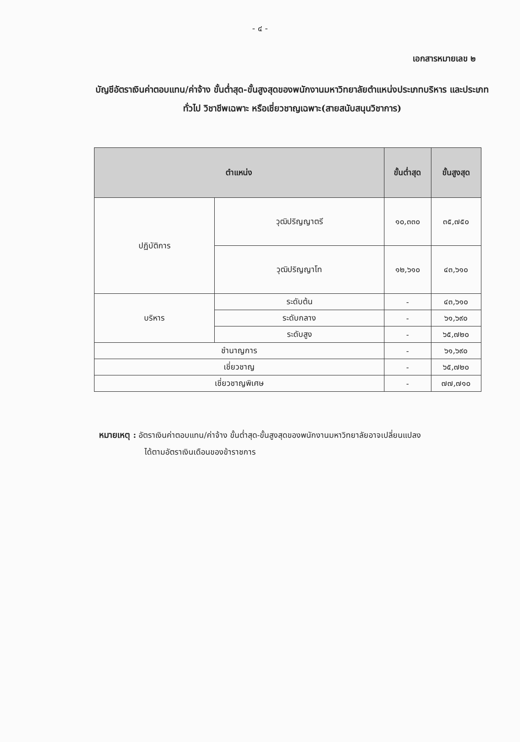- ๔ -
เอกสารหมายเลข ๒
บัญชีอัตราเงินค่าตอบแทน/ค่าจ้าง ขั้นต่ำสุด-ขั้นสูงสุดของพนักงานมหาวิทยาลัยตำแหน่งประเภทบริหาร และประเภททั่วไป วิชาชีพเฉพาะ หรือเชี่ยวชาญเฉพาะ(สายสนับสนุนวิชาการ)
| ตำแหน่ง | | ขั้นต่ำสุด | ขั้นสูงสุด |
| --- | --- | --- | --- |
| ปฏิบัติการ | วุฒิปริญญาตรี | ๑๐,๓๓๐ | ๓๕,๗๕๐ |
| | วุฒิปริญญาโท | ๑๒,๖๑๐ | ๔๓,๖๑๐ |
| บริหาร | ระดับต้น | - | ๔๓,๖๑๐ |
| | ระดับกลาง | - | ๖๑,๖๙๐ |
| | ระดับสูง | - | ๖๕,๗๒๐ |
| ชำนาญการ | | - | ๖๑,๖๙๐ |
| เชี่ยวชาญ | | - | ๖๕,๗๒๐ |
| เชี่ยวชาญพิเศษ | | - | ๗๗,๗๑๐ |
หมายเหตุ : อัตราเงินค่าตอบแทน/ค่าจ้าง ขั้นต่ำสุด-ขั้นสูงสุดของพนักงานมหาวิทยาลัยอาจเปลี่ยนแปลง
ได้ตามอัตราเงินเดือนของข้าราชการ